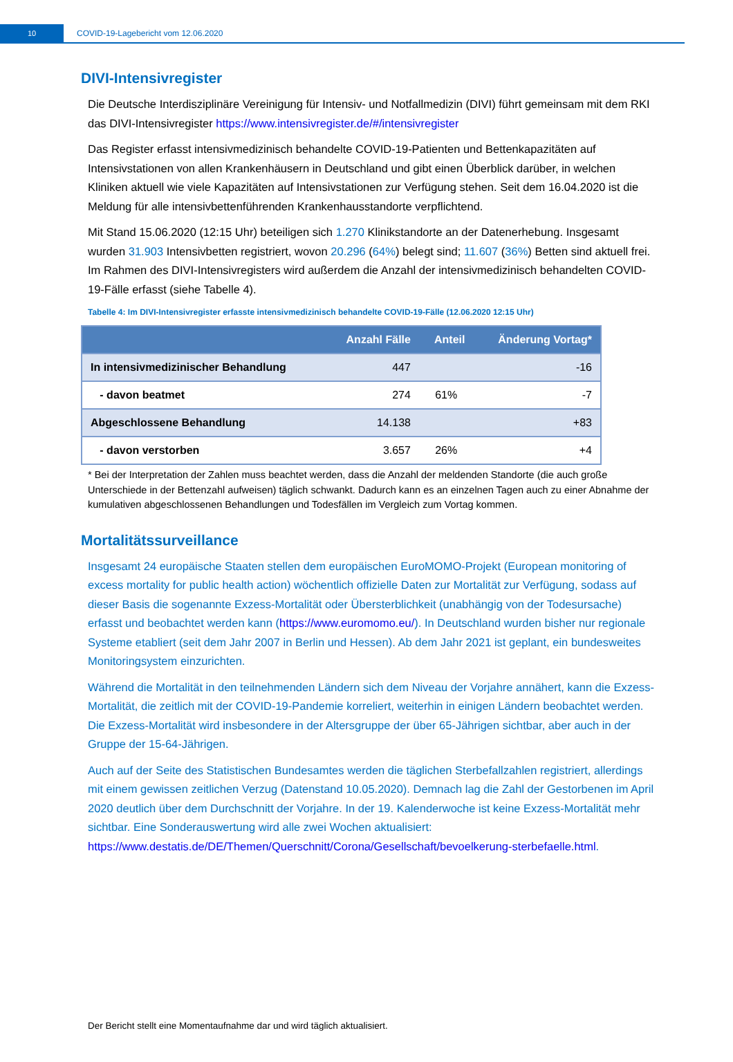10
COVID-19-Lagebericht vom 12.06.2020
DIVI-Intensivregister
Die Deutsche Interdisziplinäre Vereinigung für Intensiv- und Notfallmedizin (DIVI) führt gemeinsam mit dem RKI das DIVI-Intensivregister https://www.intensivregister.de/#/intensivregister
Das Register erfasst intensivmedizinisch behandelte COVID-19-Patienten und Bettenkapazitäten auf Intensivstationen von allen Krankenhäusern in Deutschland und gibt einen Überblick darüber, in welchen Kliniken aktuell wie viele Kapazitäten auf Intensivstationen zur Verfügung stehen. Seit dem 16.04.2020 ist die Meldung für alle intensivbettenführenden Krankenhausstandorte verpflichtend.
Mit Stand 15.06.2020 (12:15 Uhr) beteiligen sich 1.270 Klinikstandorte an der Datenerhebung. Insgesamt wurden 31.903 Intensivbetten registriert, wovon 20.296 (64%) belegt sind; 11.607 (36%) Betten sind aktuell frei. Im Rahmen des DIVI-Intensivregisters wird außerdem die Anzahl der intensivmedizinisch behandelten COVID-19-Fälle erfasst (siehe Tabelle 4).
Tabelle 4: Im DIVI-Intensivregister erfasste intensivmedizinisch behandelte COVID-19-Fälle (12.06.2020 12:15 Uhr)
| | Anzahl Fälle | Anteil | Änderung Vortag* |
| --- | --- | --- | --- |
| In intensivmedizinischer Behandlung | 447 | | -16 |
| - davon beatmet | 274 | 61% | -7 |
| Abgeschlossene Behandlung | 14.138 | | +83 |
| - davon verstorben | 3.657 | 26% | +4 |
* Bei der Interpretation der Zahlen muss beachtet werden, dass die Anzahl der meldenden Standorte (die auch große Unterschiede in der Bettenzahl aufweisen) täglich schwankt. Dadurch kann es an einzelnen Tagen auch zu einer Abnahme der kumulativen abgeschlossenen Behandlungen und Todesfällen im Vergleich zum Vortag kommen.
Mortalitätssurveillance
Insgesamt 24 europäische Staaten stellen dem europäischen EuroMOMO-Projekt (European monitoring of excess mortality for public health action) wöchentlich offizielle Daten zur Mortalität zur Verfügung, sodass auf dieser Basis die sogenannte Exzess-Mortalität oder Übersterblichkeit (unabhängig von der Todesursache) erfasst und beobachtet werden kann (https://www.euromomo.eu/). In Deutschland wurden bisher nur regionale Systeme etabliert (seit dem Jahr 2007 in Berlin und Hessen). Ab dem Jahr 2021 ist geplant, ein bundesweites Monitoringsystem einzurichten.
Während die Mortalität in den teilnehmenden Ländern sich dem Niveau der Vorjahre annähert, kann die Exzess-Mortalität, die zeitlich mit der COVID-19-Pandemie korreliert, weiterhin in einigen Ländern beobachtet werden. Die Exzess-Mortalität wird insbesondere in der Altersgruppe der über 65-Jährigen sichtbar, aber auch in der Gruppe der 15-64-Jährigen.
Auch auf der Seite des Statistischen Bundesamtes werden die täglichen Sterbefallzahlen registriert, allerdings mit einem gewissen zeitlichen Verzug (Datenstand 10.05.2020). Demnach lag die Zahl der Gestorbenen im April 2020 deutlich über dem Durchschnitt der Vorjahre. In der 19. Kalenderwoche ist keine Exzess-Mortalität mehr sichtbar. Eine Sonderauswertung wird alle zwei Wochen aktualisiert: https://www.destatis.de/DE/Themen/Querschnitt/Corona/Gesellschaft/bevoelkerung-sterbefaelle.html.
Der Bericht stellt eine Momentaufnahme dar und wird täglich aktualisiert.